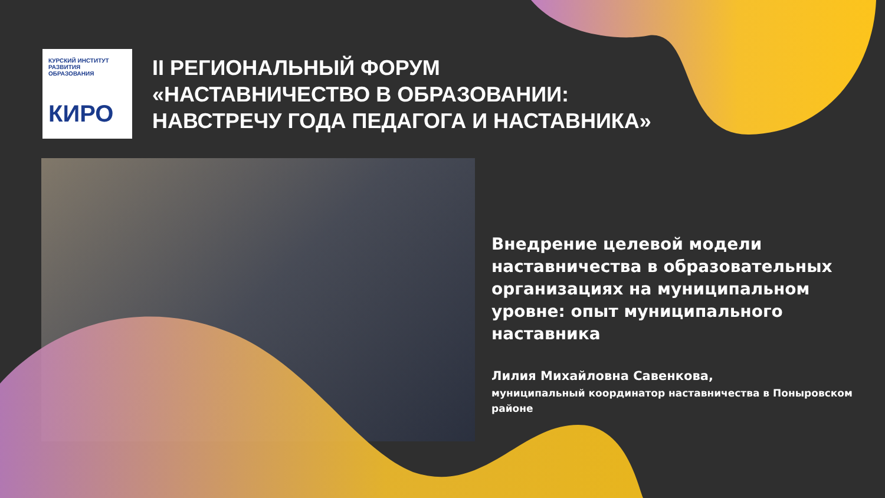КУРСКИЙ ИНСТИТУТ
РАЗВИТИЯ ОБРАЗОВАНИЯ
КИРО
II РЕГИОНАЛЬНЫЙ ФОРУМ
«НАСТАВНИЧЕСТВО В ОБРАЗОВАНИИ:
НАВСТРЕЧУ ГОДА ПЕДАГОГА И НАСТАВНИКА»
Внедрение целевой модели наставничества в образовательных организациях на муниципальном уровне: опыт муниципального наставника
Лилия Михайловна Савенкова,
муниципальный координатор наставничества в Поныровском районе